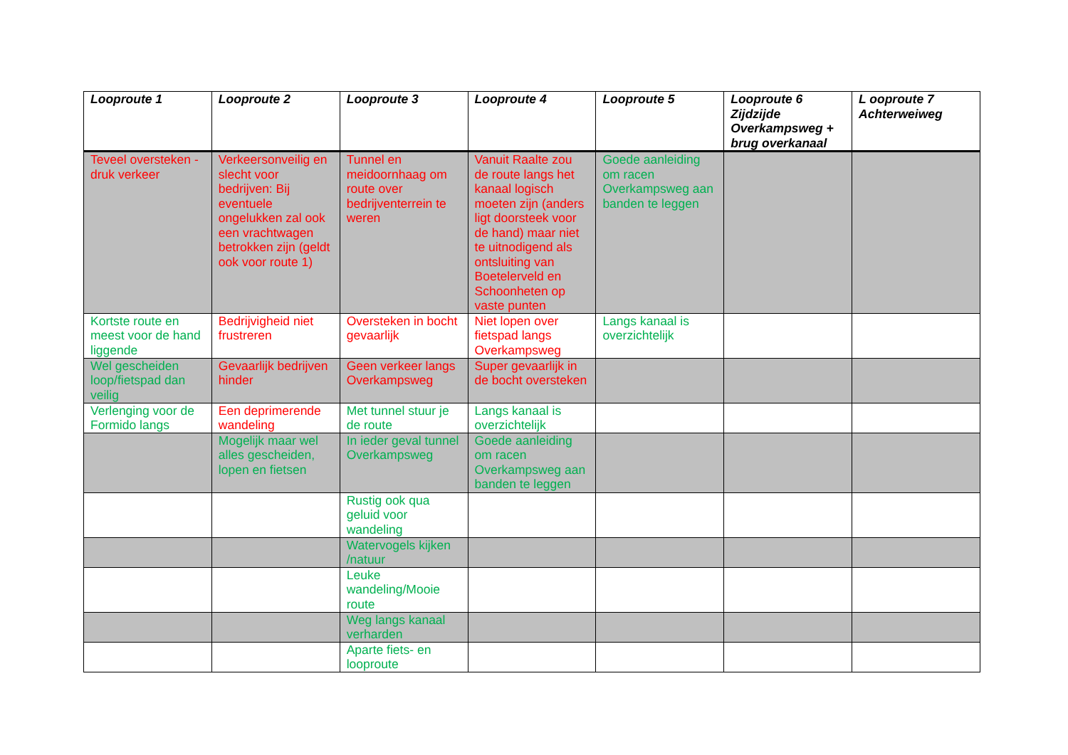| Looproute 1 | Looproute 2 | Looproute 3 | Looproute 4 | Looproute 5 | Looproute 6 Zijdzijde Overkampsweg + brug overkanaal | L ooproute 7 Achterweiweg |
| --- | --- | --- | --- | --- | --- | --- |
| Teveel oversteken - druk verkeer | Verkeersonveilig en slecht voor bedrijven: Bij eventuele ongelukken zal ook een vrachtwagen betrokken zijn (geldt ook voor route 1) | Tunnel en meidoornhaag om route over bedrijventerrein te weren | Vanuit Raalte zou de route langs het kanaal logisch moeten zijn (anders ligt doorsteek voor de hand) maar niet te uitnodigend als ontsluiting van Boetelerveld en Schoonheten op vaste punten | Goede aanleiding om racen Overkampsweg aan banden te leggen | | |
| Kortste route en meest voor de hand liggende | Bedrijvigheid niet frustreren | Oversteken in bocht gevaarlijk | Niet lopen over fietspad langs Overkampsweg | Langs kanaal is overzichtelijk | | |
| Wel gescheiden loop/fietspad dan veilig | Gevaarlijk bedrijven hinder | Geen verkeer langs Overkampsweg | Super gevaarlijk in de bocht oversteken | | | |
| Verlenging voor de Formido langs | Een deprimerende wandeling | Met tunnel stuur je de route | Langs kanaal is overzichtelijk | | | |
| | Mogelijk maar wel alles gescheiden, lopen en fietsen | In ieder geval tunnel Overkampsweg | Goede aanleiding om racen Overkampsweg aan banden te leggen | | | |
| | | Rustig ook qua geluid voor wandeling | | | | |
| | | Watervogels kijken /natuur | | | | |
| | | Leuke wandeling/Mooie route | | | | |
| | | Weg langs kanaal verharden | | | | |
| | | Aparte fiets- en looproute | | | | |